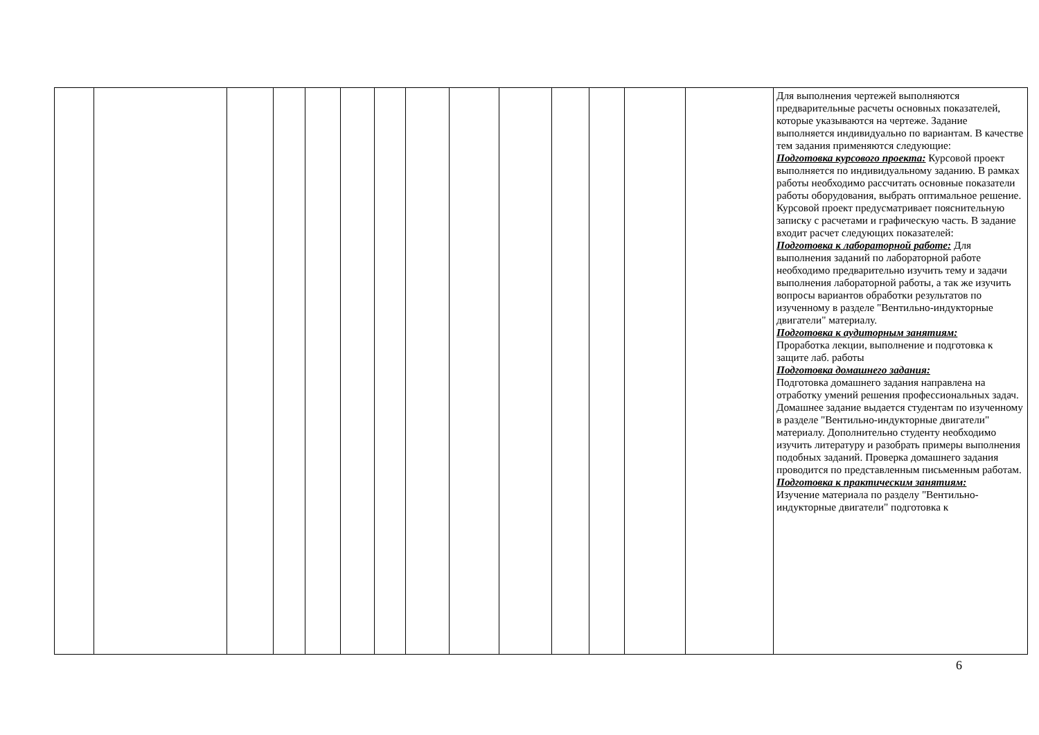| | | | | | | | | | | | | | | Для выполнения чертежей выполняются предварительные расчеты основных показателей, которые указываются на чертеже. Задание выполняется индивидуально по вариантам. В качестве тем задания применяются следующие: Подготовка курсового проекта: Курсовой проект выполняется по индивидуальному заданию. В рамках работы необходимо рассчитать основные показатели работы оборудования, выбрать оптимальное решение. Курсовой проект предусматривает пояснительную записку с расчетами и графическую часть. В задание входит расчет следующих показателей: Подготовка к лабораторной работе: Для выполнения заданий по лабораторной работе необходимо предварительно изучить тему и задачи выполнения лабораторной работы, а так же изучить вопросы вариантов обработки результатов по изученному в разделе "Вентильно-индукторные двигатели" материалу. Подготовка к аудиторным занятиям: Проработка лекции, выполнение и подготовка к защите лаб. работы Подготовка домашнего задания: Подготовка домашнего задания направлена на отработку умений решения профессиональных задач. Домашнее задание выдается студентам по изученному в разделе "Вентильно-индукторные двигатели" материалу. Дополнительно студенту необходимо изучить литературу и разобрать примеры выполнения подобных заданий. Проверка домашнего задания проводится по представленным письменным работам. Подготовка к практическим занятиям: Изучение материала по разделу "Вентильно-индукторные двигатели" подготовка к |
6